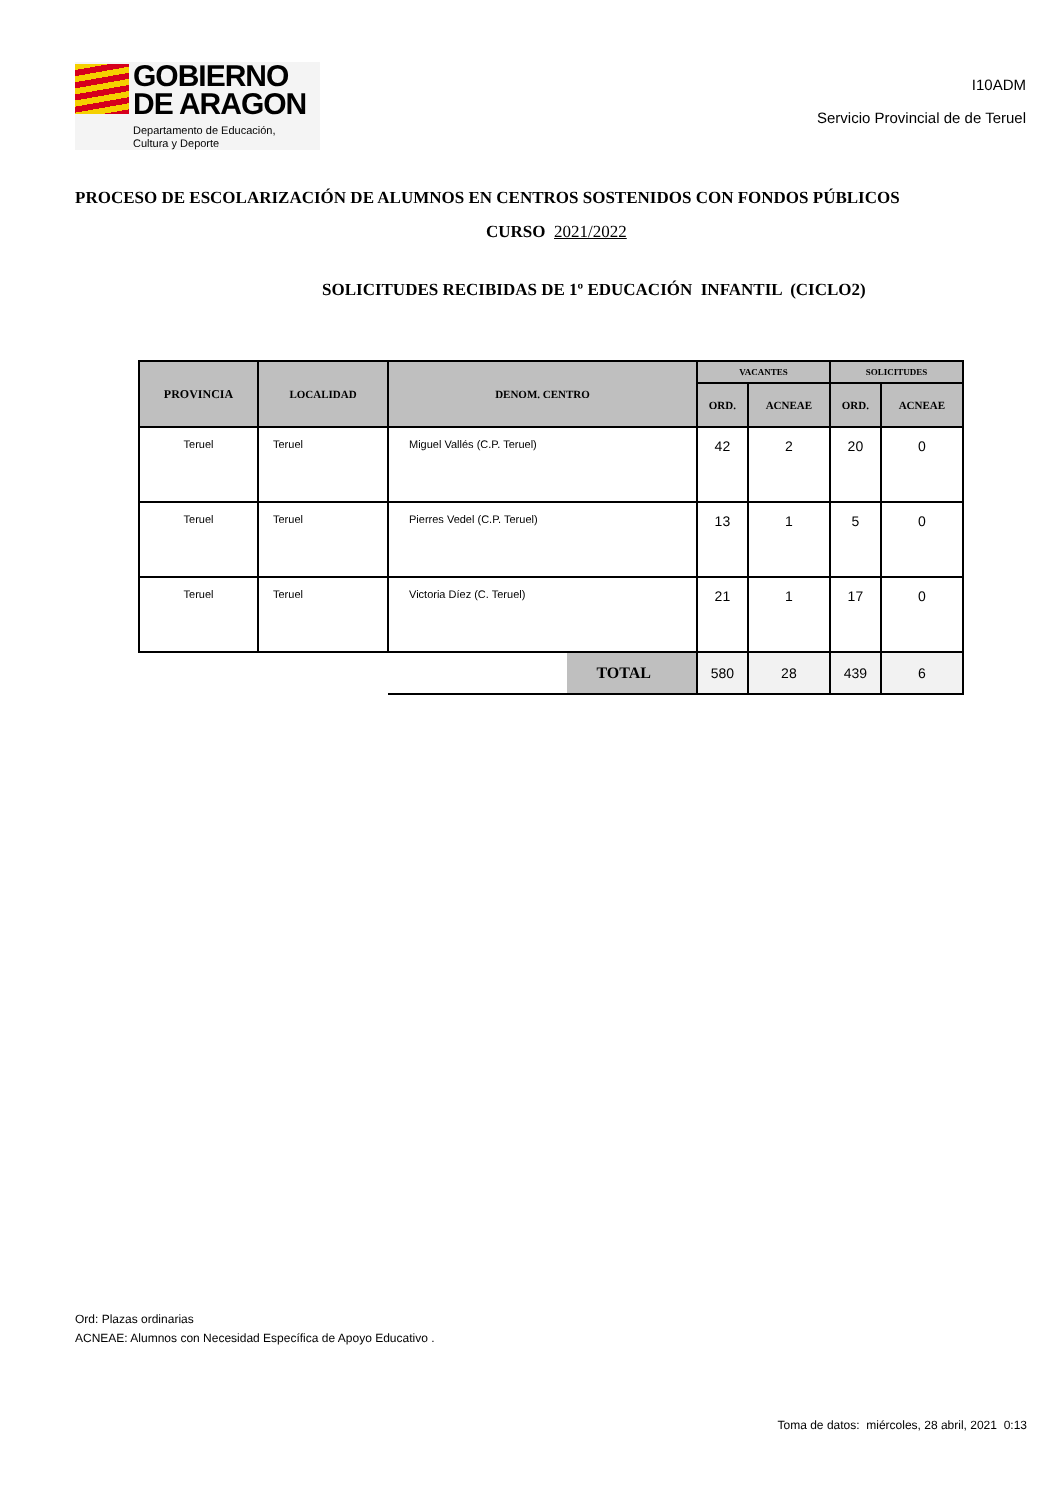GOBIERNO
DE ARAGON
Departamento de Educación,
Cultura y Deporte
I10ADM
Servicio Provincial de de Teruel
PROCESO DE ESCOLARIZACIÓN DE ALUMNOS EN CENTROS SOSTENIDOS CON FONDOS PÚBLICOS
CURSO 2021/2022
SOLICITUDES RECIBIDAS DE 1º EDUCACIÓN INFANTIL (CICLO2)
| PROVINCIA | LOCALIDAD | DENOM. CENTRO | VACANTES | | SOLICITUDES | |
| --- | --- | --- | --- | --- | --- | --- |
| | | | ORD. | ACNEAE | ORD. | ACNEAE |
| Teruel | Teruel | Miguel Vallés (C.P. Teruel) | 42 | 2 | 20 | 0 |
| Teruel | Teruel | Pierres Vedel (C.P. Teruel) | 13 | 1 | 5 | 0 |
| Teruel | Teruel | Victoria Díez (C. Teruel) | 21 | 1 | 17 | 0 |
| | | TOTAL | 580 | 28 | 439 | 6 |
Ord: Plazas ordinarias
ACNEAE: Alumnos con Necesidad Específica de Apoyo Educativo .
Toma de datos: miércoles, 28 abril, 2021 0:13